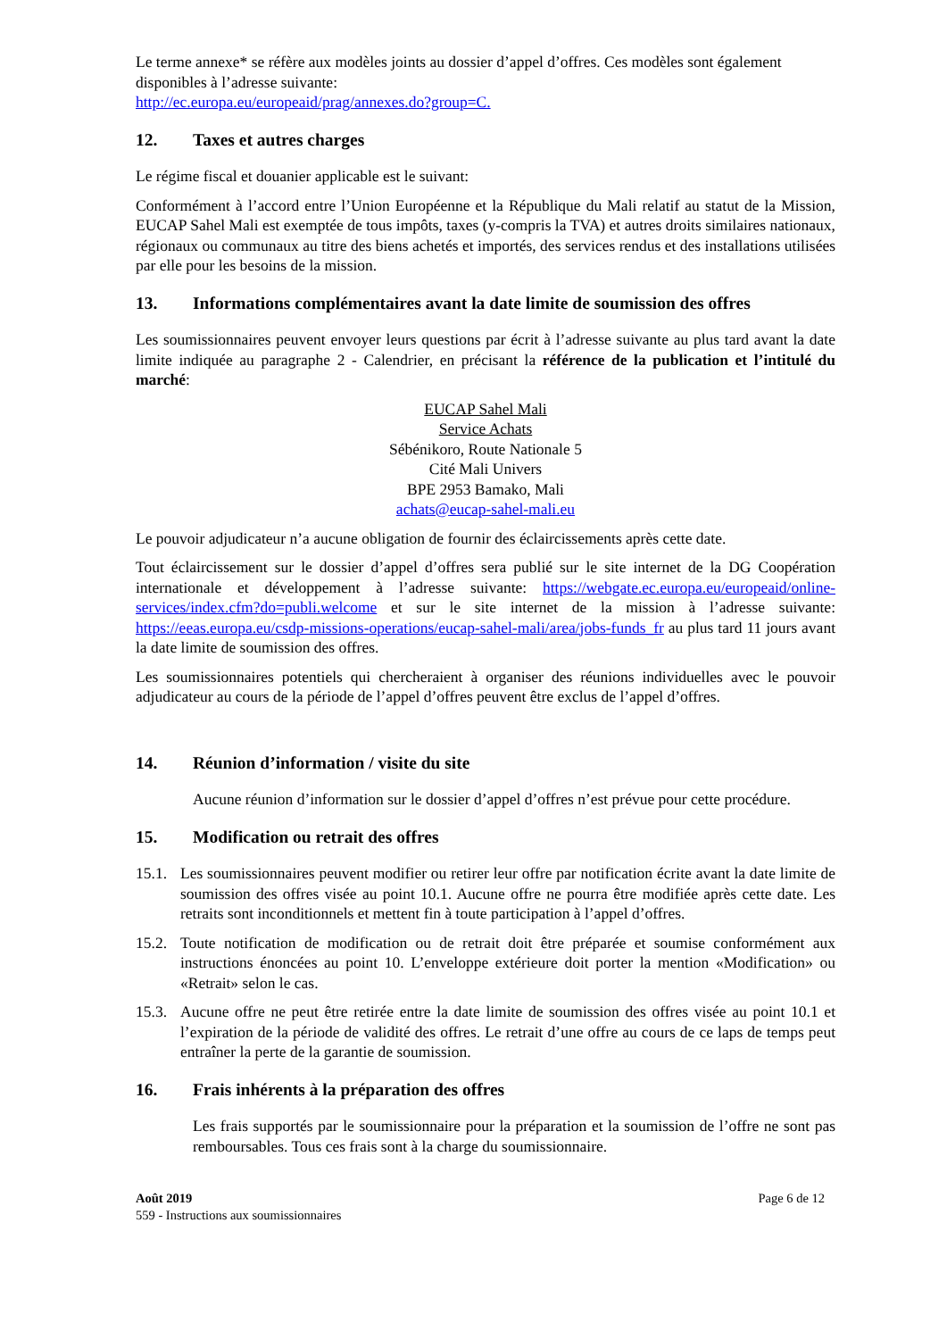Le terme annexe* se réfère aux modèles joints au dossier d’appel d’offres. Ces modèles sont également disponibles à l’adresse suivante:
http://ec.europa.eu/europeaid/prag/annexes.do?group=C.
12. Taxes et autres charges
Le régime fiscal et douanier applicable est le suivant:
Conformément à l’accord entre l’Union Européenne et la République du Mali relatif au statut de la Mission, EUCAP Sahel Mali est exemptée de tous impôts, taxes (y-compris la TVA) et autres droits similaires nationaux, régionaux ou communaux au titre des biens achetés et importés, des services rendus et des installations utilisées par elle pour les besoins de la mission.
13. Informations complémentaires avant la date limite de soumission des offres
Les soumissionnaires peuvent envoyer leurs questions par écrit à l’adresse suivante au plus tard avant la date limite indiquée au paragraphe 2 - Calendrier, en précisant la référence de la publication et l’intitulé du marché:
EUCAP Sahel Mali
Service Achats
Sébénikoro, Route Nationale 5
Cité Mali Univers
BPE 2953 Bamako, Mali
achats@eucap-sahel-mali.eu
Le pouvoir adjudicateur n’a aucune obligation de fournir des éclaircissements après cette date.
Tout éclaircissement sur le dossier d’appel d’offres sera publié sur le site internet de la DG Coopération internationale et développement à l’adresse suivante: https://webgate.ec.europa.eu/europeaid/online-services/index.cfm?do=publi.welcome et sur le site internet de la mission à l’adresse suivante: https://eeas.europa.eu/csdp-missions-operations/eucap-sahel-mali/area/jobs-funds_fr au plus tard 11 jours avant la date limite de soumission des offres.
Les soumissionnaires potentiels qui chercheraient à organiser des réunions individuelles avec le pouvoir adjudicateur au cours de la période de l’appel d’offres peuvent être exclus de l’appel d’offres.
14. Réunion d’information / visite du site
Aucune réunion d’information sur le dossier d’appel d’offres n’est prévue pour cette procédure.
15. Modification ou retrait des offres
15.1.
Les soumissionnaires peuvent modifier ou retirer leur offre par notification écrite avant la date limite de soumission des offres visée au point 10.1. Aucune offre ne pourra être modifiée après cette date. Les retraits sont inconditionnels et mettent fin à toute participation à l’appel d’offres.
15.2.
Toute notification de modification ou de retrait doit être préparée et soumise conformément aux instructions énoncées au point 10. L’enveloppe extérieure doit porter la mention «Modification» ou «Retrait» selon le cas.
15.3.
Aucune offre ne peut être retirée entre la date limite de soumission des offres visée au point 10.1 et l’expiration de la période de validité des offres. Le retrait d’une offre au cours de ce laps de temps peut entraîner la perte de la garantie de soumission.
16. Frais inhérents à la préparation des offres
Les frais supportés par le soumissionnaire pour la préparation et la soumission de l’offre ne sont pas remboursables. Tous ces frais sont à la charge du soumissionnaire.
Août 2019
559 - Instructions aux soumissionnaires
Page 6 de 12